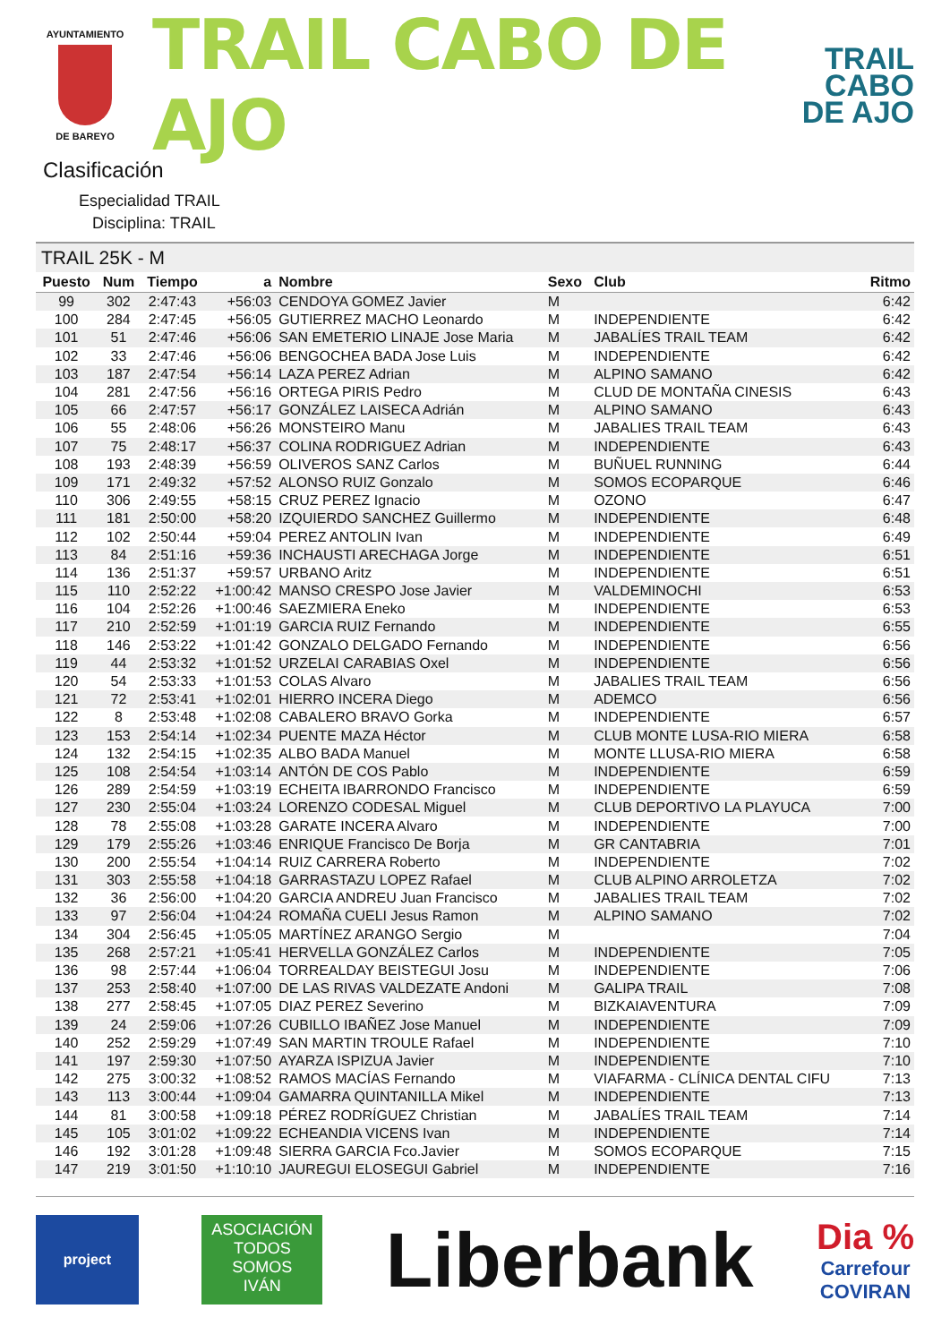AYUNTAMIENTO
DE BAREYO
TRAIL CABO DE AJO
TRAIL
CABO
DE AJO
Clasificación
Especialidad TRAIL
Disciplina: TRAIL
TRAIL 25K - M
| Puesto | Num | Tiempo | a | Nombre | Sexo | Club | Ritmo |
| --- | --- | --- | --- | --- | --- | --- | --- |
| 99 | 302 | 2:47:43 | +56:03 | CENDOYA GOMEZ Javier | M | | 6:42 |
| 100 | 284 | 2:47:45 | +56:05 | GUTIERREZ MACHO Leonardo | M | INDEPENDIENTE | 6:42 |
| 101 | 51 | 2:47:46 | +56:06 | SAN EMETERIO LINAJE Jose Maria | M | JABALÍES TRAIL TEAM | 6:42 |
| 102 | 33 | 2:47:46 | +56:06 | BENGOCHEA BADA Jose Luis | M | INDEPENDIENTE | 6:42 |
| 103 | 187 | 2:47:54 | +56:14 | LAZA PEREZ Adrian | M | ALPINO SAMANO | 6:42 |
| 104 | 281 | 2:47:56 | +56:16 | ORTEGA PIRIS Pedro | M | CLUD DE MONTAÑA CINESIS | 6:43 |
| 105 | 66 | 2:47:57 | +56:17 | GONZÁLEZ LAISECA Adrián | M | ALPINO SAMANO | 6:43 |
| 106 | 55 | 2:48:06 | +56:26 | MONSTEIRO Manu | M | JABALIES TRAIL TEAM | 6:43 |
| 107 | 75 | 2:48:17 | +56:37 | COLINA RODRIGUEZ Adrian | M | INDEPENDIENTE | 6:43 |
| 108 | 193 | 2:48:39 | +56:59 | OLIVEROS SANZ Carlos | M | BUÑUEL RUNNING | 6:44 |
| 109 | 171 | 2:49:32 | +57:52 | ALONSO RUIZ Gonzalo | M | SOMOS ECOPARQUE | 6:46 |
| 110 | 306 | 2:49:55 | +58:15 | CRUZ PEREZ Ignacio | M | OZONO | 6:47 |
| 111 | 181 | 2:50:00 | +58:20 | IZQUIERDO SANCHEZ Guillermo | M | INDEPENDIENTE | 6:48 |
| 112 | 102 | 2:50:44 | +59:04 | PEREZ ANTOLIN Ivan | M | INDEPENDIENTE | 6:49 |
| 113 | 84 | 2:51:16 | +59:36 | INCHAUSTI ARECHAGA Jorge | M | INDEPENDIENTE | 6:51 |
| 114 | 136 | 2:51:37 | +59:57 | URBANO Aritz | M | INDEPENDIENTE | 6:51 |
| 115 | 110 | 2:52:22 | +1:00:42 | MANSO CRESPO Jose Javier | M | VALDEMINOCHI | 6:53 |
| 116 | 104 | 2:52:26 | +1:00:46 | SAEZMIERA Eneko | M | INDEPENDIENTE | 6:53 |
| 117 | 210 | 2:52:59 | +1:01:19 | GARCIA RUIZ Fernando | M | INDEPENDIENTE | 6:55 |
| 118 | 146 | 2:53:22 | +1:01:42 | GONZALO DELGADO Fernando | M | INDEPENDIENTE | 6:56 |
| 119 | 44 | 2:53:32 | +1:01:52 | URZELAI CARABIAS Oxel | M | INDEPENDIENTE | 6:56 |
| 120 | 54 | 2:53:33 | +1:01:53 | COLAS Alvaro | M | JABALIES TRAIL TEAM | 6:56 |
| 121 | 72 | 2:53:41 | +1:02:01 | HIERRO INCERA Diego | M | ADEMCO | 6:56 |
| 122 | 8 | 2:53:48 | +1:02:08 | CABALERO BRAVO Gorka | M | INDEPENDIENTE | 6:57 |
| 123 | 153 | 2:54:14 | +1:02:34 | PUENTE MAZA Héctor | M | CLUB MONTE LUSA-RIO MIERA | 6:58 |
| 124 | 132 | 2:54:15 | +1:02:35 | ALBO BADA Manuel | M | MONTE LLUSA-RIO MIERA | 6:58 |
| 125 | 108 | 2:54:54 | +1:03:14 | ANTÓN DE COS Pablo | M | INDEPENDIENTE | 6:59 |
| 126 | 289 | 2:54:59 | +1:03:19 | ECHEITA IBARRONDO Francisco | M | INDEPENDIENTE | 6:59 |
| 127 | 230 | 2:55:04 | +1:03:24 | LORENZO CODESAL Miguel | M | CLUB DEPORTIVO LA PLAYUCA | 7:00 |
| 128 | 78 | 2:55:08 | +1:03:28 | GARATE INCERA Alvaro | M | INDEPENDIENTE | 7:00 |
| 129 | 179 | 2:55:26 | +1:03:46 | ENRIQUE Francisco De Borja | M | GR CANTABRIA | 7:01 |
| 130 | 200 | 2:55:54 | +1:04:14 | RUIZ CARRERA Roberto | M | INDEPENDIENTE | 7:02 |
| 131 | 303 | 2:55:58 | +1:04:18 | GARRASTAZU LOPEZ Rafael | M | CLUB ALPINO ARROLETZA | 7:02 |
| 132 | 36 | 2:56:00 | +1:04:20 | GARCIA ANDREU Juan Francisco | M | JABALIES TRAIL TEAM | 7:02 |
| 133 | 97 | 2:56:04 | +1:04:24 | ROMAÑA CUELI Jesus Ramon | M | ALPINO SAMANO | 7:02 |
| 134 | 304 | 2:56:45 | +1:05:05 | MARTÍNEZ ARANGO Sergio | M | | 7:04 |
| 135 | 268 | 2:57:21 | +1:05:41 | HERVELLA GONZÁLEZ Carlos | M | INDEPENDIENTE | 7:05 |
| 136 | 98 | 2:57:44 | +1:06:04 | TORREALDAY BEISTEGUI Josu | M | INDEPENDIENTE | 7:06 |
| 137 | 253 | 2:58:40 | +1:07:00 | DE LAS RIVAS VALDEZATE Andoni | M | GALIPA TRAIL | 7:08 |
| 138 | 277 | 2:58:45 | +1:07:05 | DIAZ PEREZ Severino | M | BIZKAIAVENTURA | 7:09 |
| 139 | 24 | 2:59:06 | +1:07:26 | CUBILLO IBAÑEZ Jose Manuel | M | INDEPENDIENTE | 7:09 |
| 140 | 252 | 2:59:29 | +1:07:49 | SAN MARTIN TROULE Rafael | M | INDEPENDIENTE | 7:10 |
| 141 | 197 | 2:59:30 | +1:07:50 | AYARZA ISPIZUA Javier | M | INDEPENDIENTE | 7:10 |
| 142 | 275 | 3:00:32 | +1:08:52 | RAMOS MACÍAS Fernando | M | VIAFARMA - CLÍNICA DENTAL CIFU | 7:13 |
| 143 | 113 | 3:00:44 | +1:09:04 | GAMARRA QUINTANILLA Mikel | M | INDEPENDIENTE | 7:13 |
| 144 | 81 | 3:00:58 | +1:09:18 | PÉREZ RODRÍGUEZ Christian | M | JABALÍES TRAIL TEAM | 7:14 |
| 145 | 105 | 3:01:02 | +1:09:22 | ECHEANDIA VICENS Ivan | M | INDEPENDIENTE | 7:14 |
| 146 | 192 | 3:01:28 | +1:09:48 | SIERRA GARCIA Fco.Javier | M | SOMOS ECOPARQUE | 7:15 |
| 147 | 219 | 3:01:50 | +1:10:10 | JAUREGUI ELOSEGUI Gabriel | M | INDEPENDIENTE | 7:16 |
project
ASOCIACIÓN
TODOS
SOMOS
IVÁN
Liberbank
Dia %
Carrefour
COVIRAN